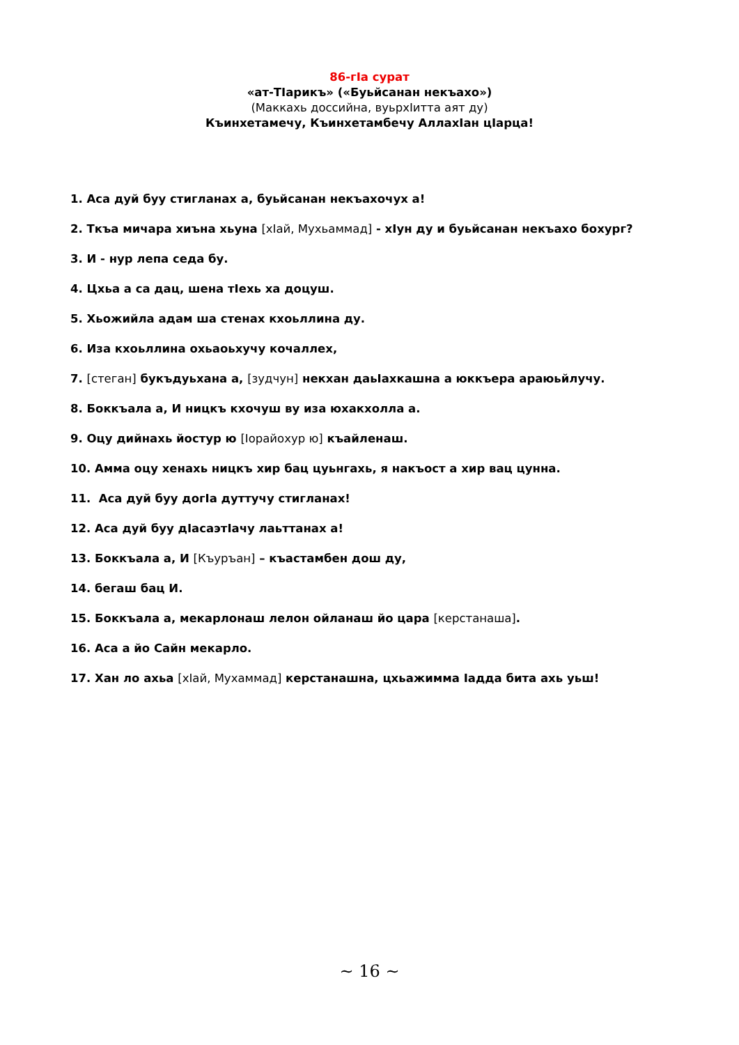86-гӀа сурат
«ат-ТӀарикъ» («Буьйсанан некъахо»)
(Маккахь доссийна, вуьрхӀитта аят ду)
Къинхетамечу, Къинхетамбечу АллахӀан цӀарца!
1. Аса дуй буу стигланах а, буьйсанан некъахочух а!
2. Ткъа мичара хиъна хьуна [хӀай, Мухьаммад] - хӀун ду и буьйсанан некъахо бохург?
3. И - нур лепа седа бу.
4. Цхьа а са дац, шена тӀехь ха доцуш.
5. Хьожийла адам ша стенах кхоьллина ду.
6. Иза кхоьллина охьаоьхучу кочаллех,
7. [стеган] букъдуьхана а, [зудчун] некхан даьӀахкашна а юккъера араюьйлучу.
8. Боккъала а, И ницкъ кхочуш ву иза юхакхолла а.
9. Оцу дийнахь йостур ю [Іорайохур ю] къайленаш.
10. Амма оцу хенахь ницкъ хир бац цуьнгахь, я накъост а хир вац цунна.
11. Аса дуй буу догӀа дуттучу стигланах!
12. Аса дуй буу дӀасаэтӀачу лаьттанах а!
13. Боккъала а, И [Къуръан] – къастамбен дош ду,
14. бегаш бац И.
15. Боккъала а, мекарлонаш лелон ойланаш йо цара [керстанаша].
16. Аса а йо Сайн мекарло.
17. Хан ло ахьа [хӀай, Мухаммад] керстанашна, цхьажимма Іадда бита ахь уьш!
~ 16 ~